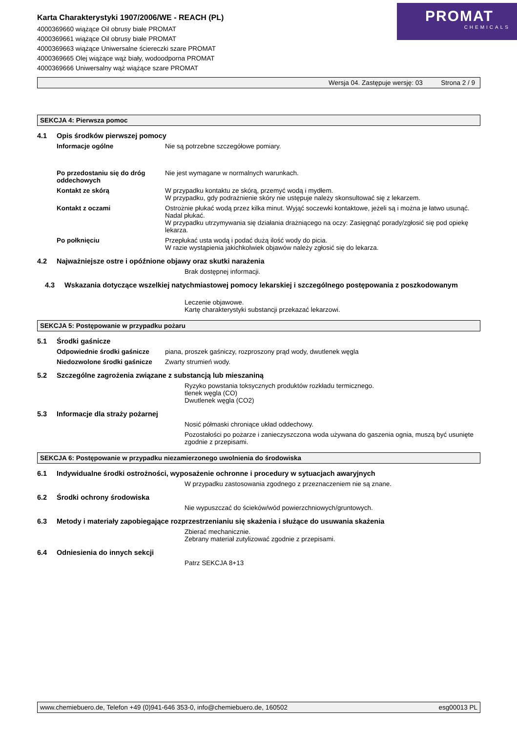Karta Charakterystyki 1907/2006/WE - REACH (PL)
4000369660 wiążące Oil obrusy białe PROMAT
4000369661 wiążące Oil obrusy białe PROMAT
4000369663 wiążące Uniwersalne ściereczki szare PROMAT
4000369665 Olej wiążące wąż biały, wodoodporna PROMAT
4000369666 Uniwersalny wąż wiążące szare PROMAT
PROMAT
CHEMICALS
Wersja 04. Zastępuje wersję: 03 Strona 2 / 9
SEKCJA 4: Pierwsza pomoc
4.1 Opis środków pierwszej pomocy
Informacje ogólne Nie są potrzebne szczegółowe pomiary.
Po przedostaniu się do dróg oddechowych
Nie jest wymagane w normalnych warunkach.
Kontakt ze skórą W przypadku kontaktu ze skórą, przemyć wodą i mydłem.
W przypadku, gdy podrażnienie skóry nie ustępuje należy skonsultować się z lekarzem.
Kontakt z oczami Ostrożnie płukać wodą przez kilka minut. Wyjąć soczewki kontaktowe, jeżeli są i można je łatwo usunąć. Nadal płukać.
W przypadku utrzymywania się działania drażniącego na oczy: Zasięgnąć porady/zgłosić się pod opiekę lekarza.
Po połknięciu Przepłukać usta wodą i podać dużą ilość wody do picia.
W razie wystąpienia jakichkolwiek objawów należy zgłosić się do lekarza.
4.2 Najważniejsze ostre i opóźnione objawy oraz skutki narażenia
Brak dostępnej informacji.
4.3 Wskazania dotyczące wszelkiej natychmiastowej pomocy lekarskiej i szczególnego postępowania z poszkodowanym
Leczenie objawowe.
Kartę charakterystyki substancji przekazać lekarzowi.
SEKCJA 5: Postępowanie w przypadku pożaru
5.1 Środki gaśnicze
Odpowiednie środki gaśnicze piana, proszek gaśniczy, rozproszony prąd wody, dwutlenek węgla
Niedozwolone środki gaśnicze Zwarty strumień wody.
5.2 Szczególne zagrożenia związane z substancją lub mieszaniną
Ryzyko powstania toksycznych produktów rozkładu termicznego.
tlenek węgla (CO)
Dwutlenek węgla (CO2)
5.3 Informacje dla straży pożarnej
Nosić półmaski chroniące układ oddechowy.
Pozostałości po pożarze i zanieczyszczona woda używana do gaszenia ognia, muszą być usunięte zgodnie z przepisami.
SEKCJA 6: Postępowanie w przypadku niezamierzonego uwolnienia do środowiska
6.1 Indywidualne środki ostrożności, wyposażenie ochronne i procedury w sytuacjach awaryjnych
W przypadku zastosowania zgodnego z przeznaczeniem nie są znane.
6.2 Środki ochrony środowiska
Nie wypuszczać do ścieków/wód powierzchniowych/gruntowych.
6.3 Metody i materiały zapobiegające rozprzestrzenianiu się skażenia i służące do usuwania skażenia
Zbierać mechanicznie.
Zebrany materiał zutylizować zgodnie z przepisami.
6.4 Odniesienia do innych sekcji
Patrz SEKCJA 8+13
www.chemiebuero.de, Telefon +49 (0)941-646 353-0, info@chemiebuero.de, 160502 esg00013 PL